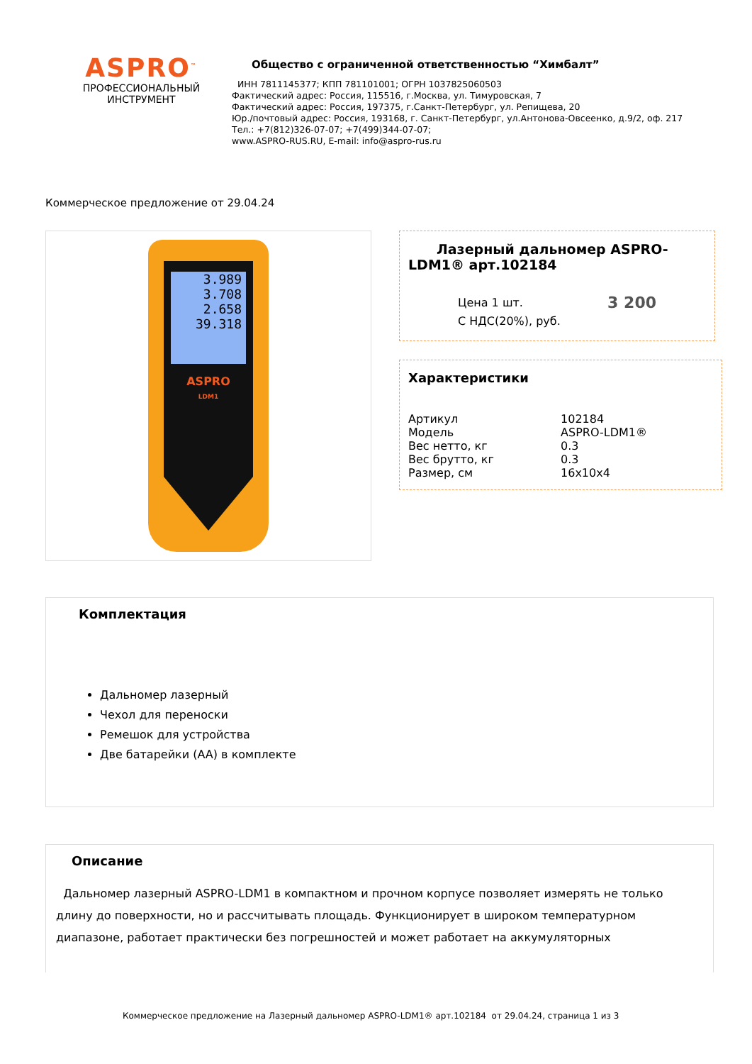ASPRO<sup>™</sup>
ПРОФЕССИОНАЛЬНЫЙ
ИНСТРУМЕНТ
Общество с ограниченной ответственностью “Химбалт”
ИНН 7811145377; КПП 781101001; ОГРН 1037825060503
Фактический адрес: Россия, 115516, г.Москва, ул. Тимуровская, 7
Фактический адрес: Россия, 197375, г.Санкт-Петербург, ул. Репищева, 20
Юр./почтовый адрес: Россия, 193168, г. Санкт-Петербург, ул.Антонова-Овсеенко, д.9/2, оф. 217
Тел.: +7(812)326-07-07; +7(499)344-07-07;
www.ASPRO-RUS.RU, E-mail: info@aspro-rus.ru
Коммерческое предложение от 29.04.24
3.989
3.708
2.658
39.318
ASPRO
LDM1
Лазерный дальномер ASPRO-LDM1® арт.102184
Цена 1 шт.
С НДС(20%), руб.
3 200
Характеристики
| Артикул | 102184 |
| Модель | ASPRO-LDM1® |
| Вес нетто, кг | 0.3 |
| Вес брутто, кг | 0.3 |
| Размер, см | 16x10x4 |
Комплектация
Дальномер лазерный
Чехол для переноски
Ремешок для устройства
Две батарейки (AA) в комплекте
Описание
Дальномер лазерный ASPRO-LDM1 в компактном и прочном корпусе позволяет измерять не только длину до поверхности, но и рассчитывать площадь. Функционирует в широком температурном диапазоне, работает практически без погрешностей и может работает на аккумуляторных
Коммерческое предложение на Лазерный дальномер ASPRO-LDM1® арт.102184 от 29.04.24, страница 1 из 3